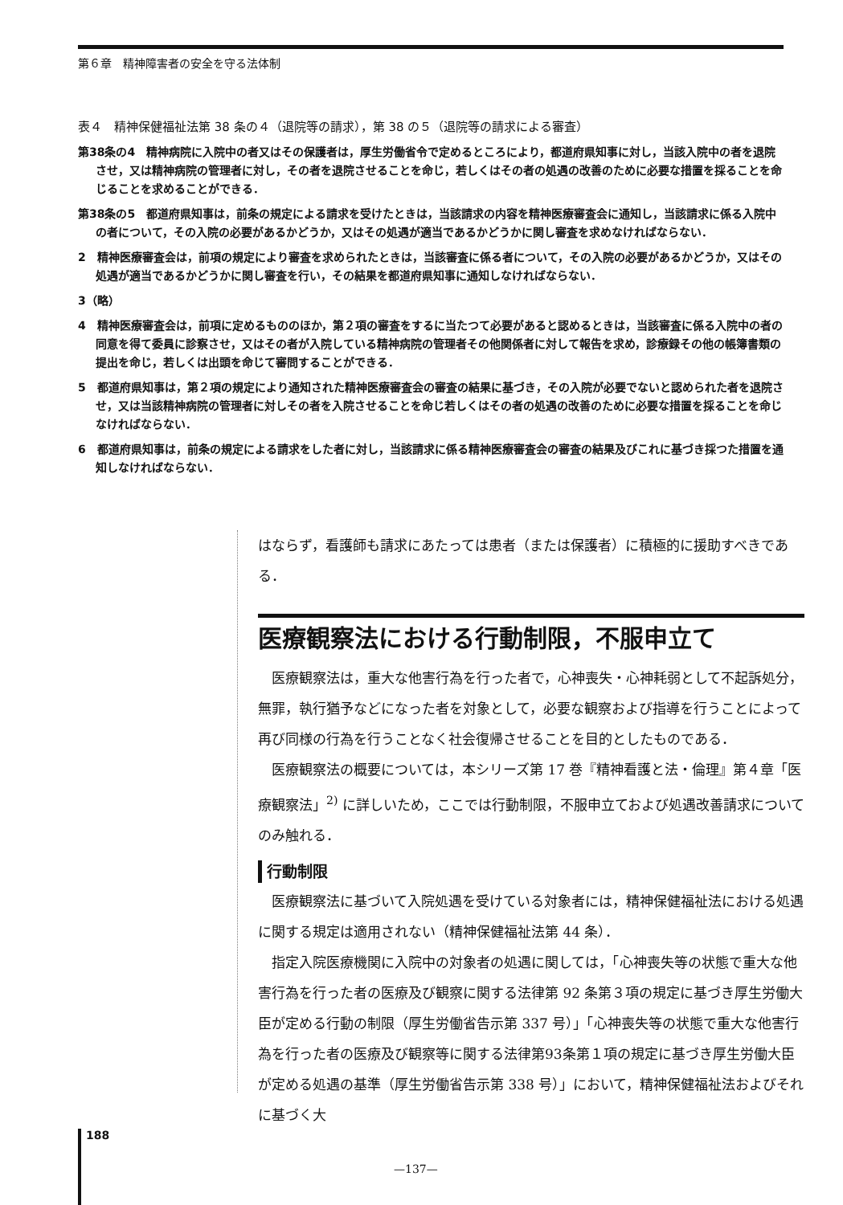第６章　精神障害者の安全を守る法体制
表４　精神保健福祉法第 38 条の４（退院等の請求），第 38 の５（退院等の請求による審査）
第38条の4　精神病院に入院中の者又はその保護者は，厚生労働省令で定めるところにより，都道府県知事に対し，当該入院中の者を退院させ，又は精神病院の管理者に対し，その者を退院させることを命じ，若しくはその者の処遇の改善のために必要な措置を採ることを命じることを求めることができる．
第38条の5　都道府県知事は，前条の規定による請求を受けたときは，当該請求の内容を精神医療審査会に通知し，当該請求に係る入院中の者について，その入院の必要があるかどうか，又はその処遇が適当であるかどうかに関し審査を求めなければならない．
2　精神医療審査会は，前項の規定により審査を求められたときは，当該審査に係る者について，その入院の必要があるかどうか，又はその処遇が適当であるかどうかに関し審査を行い，その結果を都道府県知事に通知しなければならない．
3（略）
4　精神医療審査会は，前項に定めるもののほか，第２項の審査をするに当たつて必要があると認めるときは，当該審査に係る入院中の者の同意を得て委員に診察させ，又はその者が入院している精神病院の管理者その他関係者に対して報告を求め，診療録その他の帳簿書類の提出を命じ，若しくは出頭を命じて審問することができる．
5　都道府県知事は，第２項の規定により通知された精神医療審査会の審査の結果に基づき，その入院が必要でないと認められた者を退院させ，又は当該精神病院の管理者に対しその者を入院させることを命じ若しくはその者の処遇の改善のために必要な措置を採ることを命じなければならない．
6　都道府県知事は，前条の規定による請求をした者に対し，当該請求に係る精神医療審査会の審査の結果及びこれに基づき採つた措置を通知しなければならない．
はならず，看護師も請求にあたっては患者（または保護者）に積極的に援助すべきである．
医療観察法における行動制限，不服申立て
医療観察法は，重大な他害行為を行った者で，心神喪失・心神耗弱として不起訴処分，無罪，執行猶予などになった者を対象として，必要な観察および指導を行うことによって再び同様の行為を行うことなく社会復帰させることを目的としたものである．
医療観察法の概要については，本シリーズ第 17 巻『精神看護と法・倫理』第４章「医療観察法」<sup>2)</sup> に詳しいため，ここでは行動制限，不服申立ておよび処遇改善請求についてのみ触れる．
行動制限
医療観察法に基づいて入院処遇を受けている対象者には，精神保健福祉法における処遇に関する規定は適用されない（精神保健福祉法第 44 条）．
指定入院医療機関に入院中の対象者の処遇に関しては，「心神喪失等の状態で重大な他害行為を行った者の医療及び観察に関する法律第 92 条第３項の規定に基づき厚生労働大臣が定める行動の制限（厚生労働省告示第 337 号）」「心神喪失等の状態で重大な他害行為を行った者の医療及び観察等に関する法律第93条第１項の規定に基づき厚生労働大臣が定める処遇の基準（厚生労働省告示第 338 号）」において，精神保健福祉法およびそれに基づく大
188
—137—